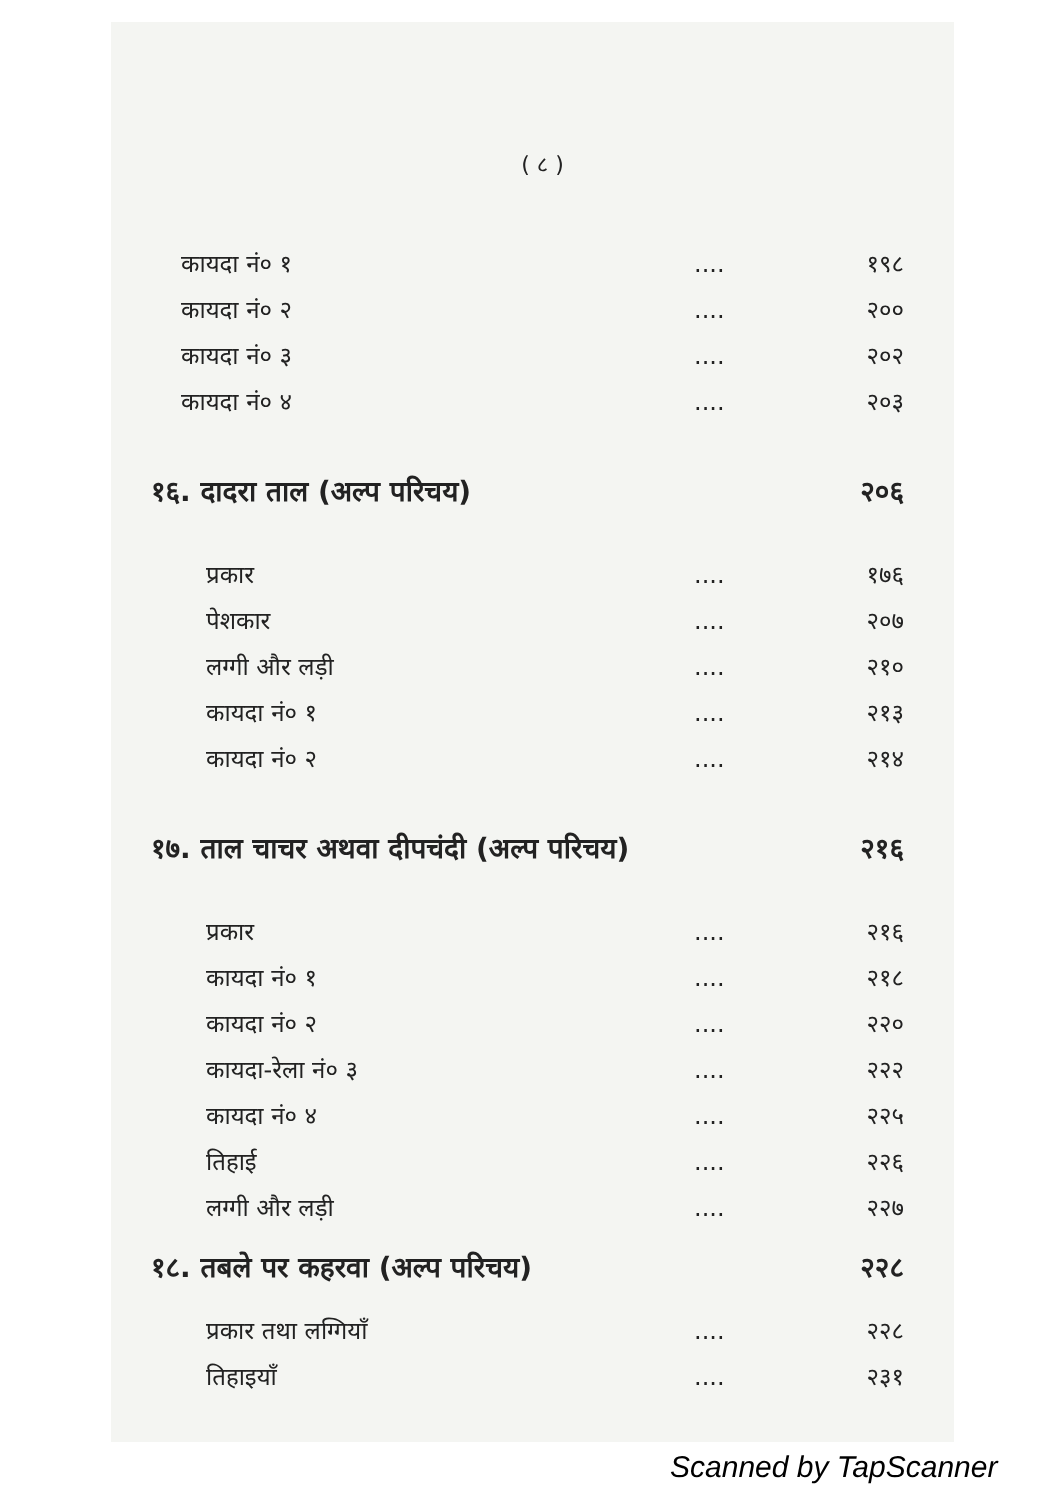( ८ )
कायदा नं० १.... १९८
कायदा नं० २.... २००
कायदा नं० ३.... २०२
कायदा नं० ४.... २०३
१६. दादरा ताल (अल्प परिचय) २०६
प्रकार.... १७६
पेशकार.... २०७
लग्गी और लड़ी.... २१०
कायदा नं० १.... २१३
कायदा नं० २.... २१४
१७. ताल चाचर अथवा दीपचंदी (अल्प परिचय) २१६
प्रकार.... २१६
कायदा नं० १.... २१८
कायदा नं० २.... २२०
कायदा-रेला नं० ३.... २२२
कायदा नं० ४.... २२५
तिहाई.... २२६
लग्गी और लड़ी.... २२७
१८. तबले पर कहरवा (अल्प परिचय) २२८
प्रकार तथा लग्गियाँ.... २२८
तिहाइयाँ.... २३१
Scanned by TapScanner